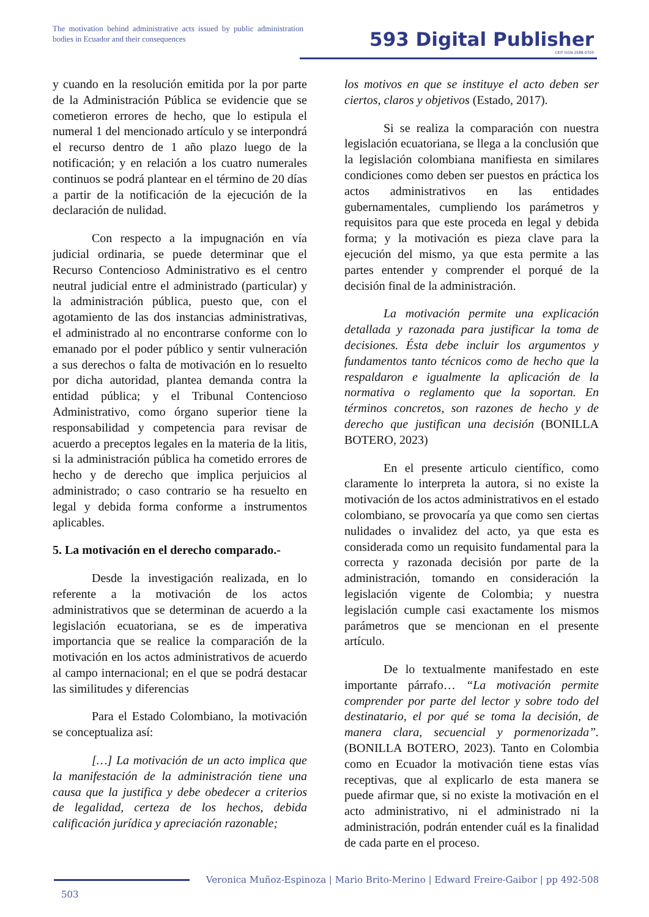The motivation behind administrative acts issued by public administration bodies in Ecuador and their consequences
593 Digital Publisher
CEIT ISSN 2588-0705
y cuando en la resolución emitida por la por parte de la Administración Pública se evidencie que se cometieron errores de hecho, que lo estipula el numeral 1 del mencionado artículo y se interpondrá el recurso dentro de 1 año plazo luego de la notificación; y en relación a los cuatro numerales continuos se podrá plantear en el término de 20 días a partir de la notificación de la ejecución de la declaración de nulidad.
Con respecto a la impugnación en vía judicial ordinaria, se puede determinar que el Recurso Contencioso Administrativo es el centro neutral judicial entre el administrado (particular) y la administración pública, puesto que, con el agotamiento de las dos instancias administrativas, el administrado al no encontrarse conforme con lo emanado por el poder público y sentir vulneración a sus derechos o falta de motivación en lo resuelto por dicha autoridad, plantea demanda contra la entidad pública; y el Tribunal Contencioso Administrativo, como órgano superior tiene la responsabilidad y competencia para revisar de acuerdo a preceptos legales en la materia de la litis, si la administración pública ha cometido errores de hecho y de derecho que implica perjuicios al administrado; o caso contrario se ha resuelto en legal y debida forma conforme a instrumentos aplicables.
5. La motivación en el derecho comparado.-
Desde la investigación realizada, en lo referente a la motivación de los actos administrativos que se determinan de acuerdo a la legislación ecuatoriana, se es de imperativa importancia que se realice la comparación de la motivación en los actos administrativos de acuerdo al campo internacional; en el que se podrá destacar las similitudes y diferencias
Para el Estado Colombiano, la motivación se conceptualiza así:
[…] La motivación de un acto implica que la manifestación de la administración tiene una causa que la justifica y debe obedecer a criterios de legalidad, certeza de los hechos, debida calificación jurídica y apreciación razonable;
los motivos en que se instituye el acto deben ser ciertos, claros y objetivos (Estado, 2017).
Si se realiza la comparación con nuestra legislación ecuatoriana, se llega a la conclusión que la legislación colombiana manifiesta en similares condiciones como deben ser puestos en práctica los actos administrativos en las entidades gubernamentales, cumpliendo los parámetros y requisitos para que este proceda en legal y debida forma; y la motivación es pieza clave para la ejecución del mismo, ya que esta permite a las partes entender y comprender el porqué de la decisión final de la administración.
La motivación permite una explicación detallada y razonada para justificar la toma de decisiones. Ésta debe incluir los argumentos y fundamentos tanto técnicos como de hecho que la respaldaron e igualmente la aplicación de la normativa o reglamento que la soportan. En términos concretos, son razones de hecho y de derecho que justifican una decisión (BONILLA BOTERO, 2023)
En el presente articulo científico, como claramente lo interpreta la autora, si no existe la motivación de los actos administrativos en el estado colombiano, se provocaría ya que como sen ciertas nulidades o invalidez del acto, ya que esta es considerada como un requisito fundamental para la correcta y razonada decisión por parte de la administración, tomando en consideración la legislación vigente de Colombia; y nuestra legislación cumple casi exactamente los mismos parámetros que se mencionan en el presente artículo.
De lo textualmente manifestado en este importante párrafo… “La motivación permite comprender por parte del lector y sobre todo del destinatario, el por qué se toma la decisión, de manera clara, secuencial y pormenorizada”. (BONILLA BOTERO, 2023). Tanto en Colombia como en Ecuador la motivación tiene estas vías receptivas, que al explicarlo de esta manera se puede afirmar que, si no existe la motivación en el acto administrativo, ni el administrado ni la administración, podrán entender cuál es la finalidad de cada parte en el proceso.
Veronica Muñoz-Espinoza | Mario Brito-Merino | Edward Freire-Gaibor | pp 492-508
503